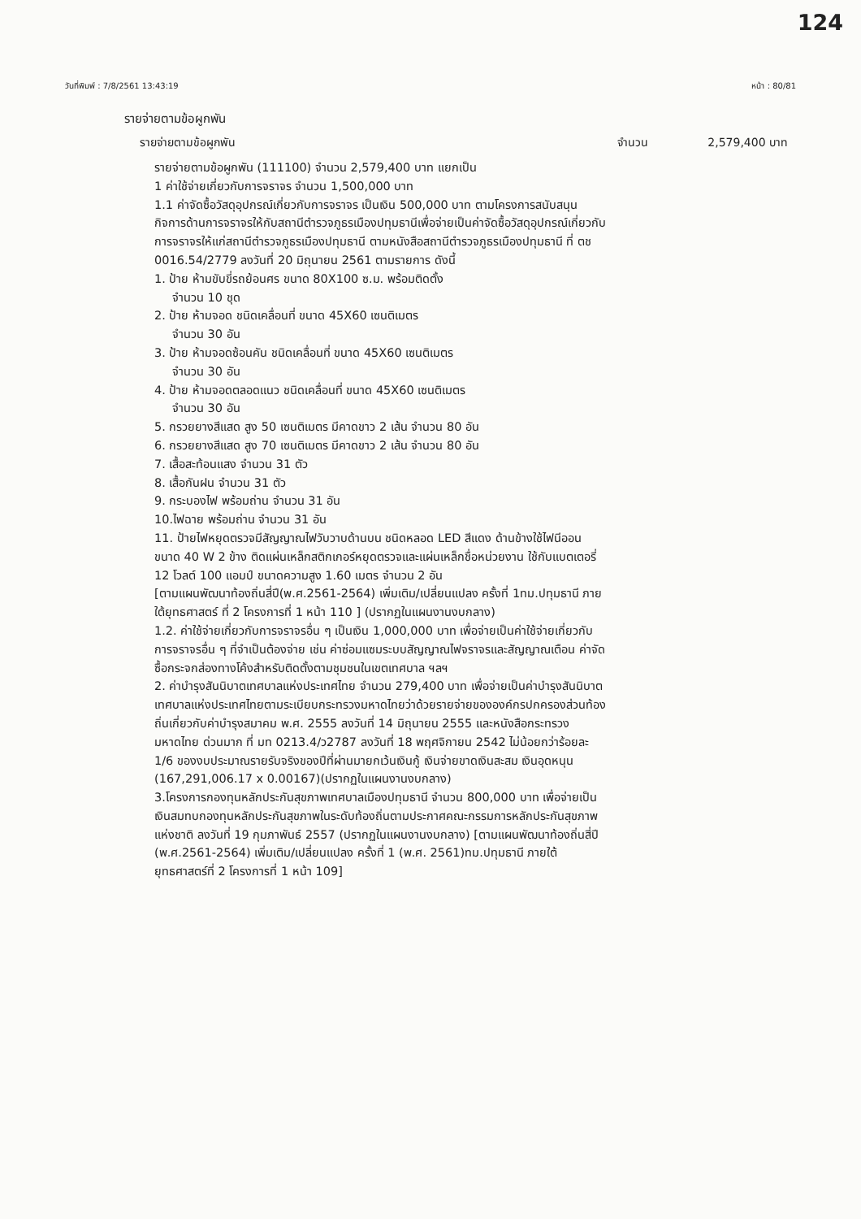124
วันที่พิมพ์ : 7/8/2561 13:43:19 หน้า : 80/81
รายจ่ายตามข้อผูกพัน
รายจ่ายตามข้อผูกพัน จำนวน 2,579,400 บาท
รายจ่ายตามข้อผูกพัน (111100) จำนวน 2,579,400 บาท แยกเป็น
1 ค่าใช้จ่ายเกี่ยวกับการจราจร จำนวน 1,500,000 บาท
1.1 ค่าจัดซื้อวัสดุอุปกรณ์เกี่ยวกับการจราจร เป็นเงิน 500,000 บาท ตามโครงการสนับสนุนกิจการด้านการจราจรให้กับสถานีตำรวจภูธรเมืองปทุมธานีเพื่อจ่ายเป็นค่าจัดซื้อวัสดุอุปกรณ์เกี่ยวกับการจราจรให้แก่สถานีตำรวจภูธรเมืองปทุมธานี ตามหนังสือสถานีตำรวจภูธรเมืองปทุมธานี ที่ ตช 0016.54/2779 ลงวันที่ 20 มิถุนายน 2561 ตามรายการ ดังนี้
1. ป้าย ห้ามขับขี่รถย้อนศร ขนาด 80X100 ซ.ม. พร้อมติดตั้ง
จำนวน 10 ชุด
2. ป้าย ห้ามจอด ชนิดเคลื่อนที่ ขนาด 45X60 เซนติเมตร
จำนวน 30 อัน
3. ป้าย ห้ามจอดซ้อนคัน ชนิดเคลื่อนที่ ขนาด 45X60 เซนติเมตร
จำนวน 30 อัน
4. ป้าย ห้ามจอดตลอดแนว ชนิดเคลื่อนที่ ขนาด 45X60 เซนติเมตร
จำนวน 30 อัน
5. กรวยยางสีแสด สูง 50 เซนติเมตร มีคาดขาว 2 เส้น จำนวน 80 อัน
6. กรวยยางสีแสด สูง 70 เซนติเมตร มีคาดขาว 2 เส้น จำนวน 80 อัน
7. เสื้อสะท้อนแสง จำนวน 31 ตัว
8. เสื้อกันฝน จำนวน 31 ตัว
9. กระบองไฟ พร้อมถ่าน จำนวน 31 อัน
10.ไฟฉาย พร้อมถ่าน จำนวน 31 อัน
11. ป้ายไฟหยุดตรวจมีสัญญาณไฟวับวาบด้านบน ชนิดหลอด LED สีแดง ด้านข้างใช้ไฟนีออน ขนาด 40 W 2 ข้าง ติดแผ่นเหล็กสติกเกอร์หยุดตรวจและแผ่นเหล็กชื่อหน่วยงาน ใช้กับแบตเตอรี่ 12 โวลต์ 100 แอมป์ ขนาดความสูง 1.60 เมตร จำนวน 2 อัน
[ตามแผนพัฒนาท้องถิ่นสี่ปี(พ.ศ.2561-2564) เพิ่มเติม/เปลี่ยนแปลง ครั้งที่ 1ทม.ปทุมธานี ภายใต้ยุทธศาสตร์ ที่ 2 โครงการที่ 1 หน้า 110 ] (ปรากฏในแผนงานงบกลาง)
1.2. ค่าใช้จ่ายเกี่ยวกับการจราจรอื่น ๆ เป็นเงิน 1,000,000 บาท เพื่อจ่ายเป็นค่าใช้จ่ายเกี่ยวกับการจราจรอื่น ๆ ที่จำเป็นต้องจ่าย เช่น ค่าซ่อมแซมระบบสัญญาณไฟจราจรและสัญญาณเตือน ค่าจัดซื้อกระจกส่องทางโค้งสำหรับติดตั้งตามชุมชนในเขตเทศบาล ฯลฯ
2. ค่าบำรุงสันนิบาตเทศบาลแห่งประเทศไทย จำนวน 279,400 บาท เพื่อจ่ายเป็นค่าบำรุงสันนิบาตเทศบาลแห่งประเทศไทยตามระเบียบกระทรวงมหาดไทยว่าด้วยรายจ่ายขององค์กรปกครองส่วนท้องถิ่นเกี่ยวกับค่าบำรุงสมาคม พ.ศ. 2555 ลงวันที่ 14 มิถุนายน 2555 และหนังสือกระทรวงมหาดไทย ด่วนมาก ที่ มท 0213.4/ว2787 ลงวันที่ 18 พฤศจิกายน 2542 ไม่น้อยกว่าร้อยละ 1/6 ของงบประมาณรายรับจริงของปีที่ผ่านมายกเว้นเงินกู้ เงินจ่ายขาดเงินสะสม เงินอุดหนุน (167,291,006.17 x 0.00167)(ปรากฏในแผนงานงบกลาง)
3.โครงการกองทุนหลักประกันสุขภาพเทศบาลเมืองปทุมธานี จำนวน 800,000 บาท เพื่อจ่ายเป็นเงินสมทบกองทุนหลักประกันสุขภาพในระดับท้องถิ่นตามประกาศคณะกรรมการหลักประกันสุขภาพแห่งชาติ ลงวันที่ 19 กุมภาพันธ์ 2557 (ปรากฏในแผนงานงบกลาง) [ตามแผนพัฒนาท้องถิ่นสี่ปี (พ.ศ.2561-2564) เพิ่มเติม/เปลี่ยนแปลง ครั้งที่ 1 (พ.ศ. 2561)ทม.ปทุมธานี ภายใต้ยุทธศาสตร์ที่ 2 โครงการที่ 1 หน้า 109]